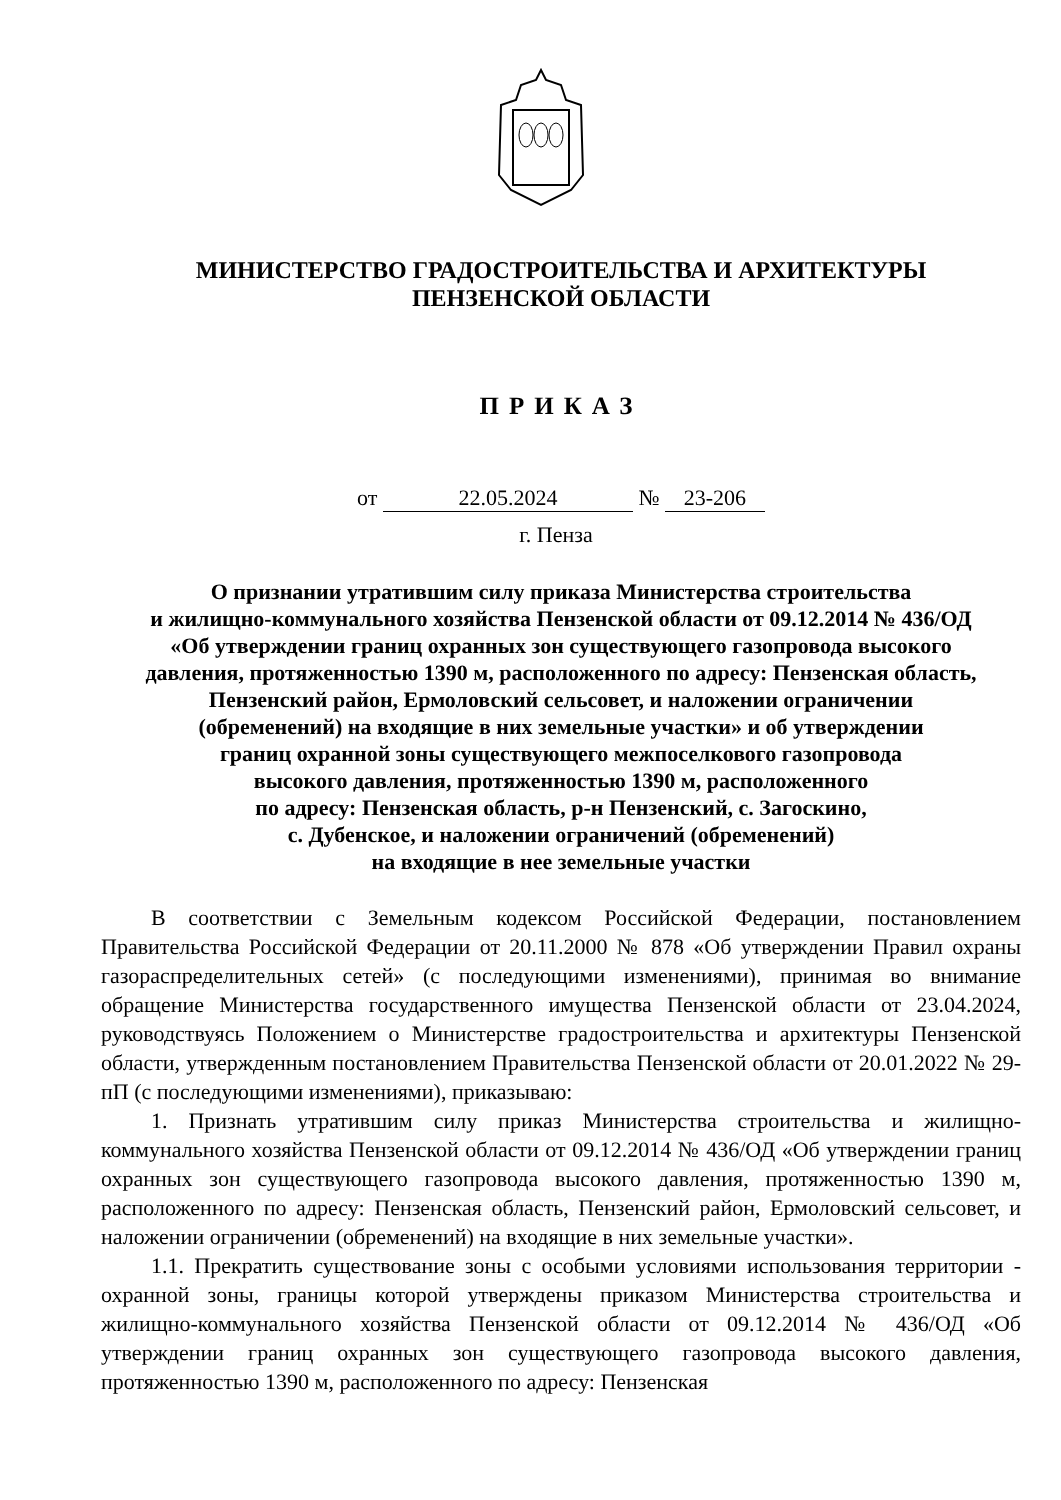МИНИСТЕРСТВО ГРАДОСТРОИТЕЛЬСТВА И АРХИТЕКТУРЫ
ПЕНЗЕНСКОЙ ОБЛАСТИ
ПРИКАЗ
от 22.05.2024 № 23-206
г. Пенза
О признании утратившим силу приказа Министерства строительства
и жилищно-коммунального хозяйства Пензенской области от 09.12.2014 № 436/ОД
«Об утверждении границ охранных зон существующего газопровода высокого
давления, протяженностью 1390 м, расположенного по адресу: Пензенская область,
Пензенский район, Ермоловский сельсовет, и наложении ограничении
(обременений) на входящие в них земельные участки» и об утверждении
границ охранной зоны существующего межпоселкового газопровода
высокого давления, протяженностью 1390 м, расположенного
по адресу: Пензенская область, р-н Пензенский, с. Загоскино,
с. Дубенское, и наложении ограничений (обременений)
на входящие в нее земельные участки
В соответствии с Земельным кодексом Российской Федерации, постановлением Правительства Российской Федерации от 20.11.2000 № 878 «Об утверждении Правил охраны газораспределительных сетей» (с последующими изменениями), принимая во внимание обращение Министерства государственного имущества Пензенской области от 23.04.2024, руководствуясь Положением о Министерстве градостроительства и архитектуры Пензенской области, утвержденным постановлением Правительства Пензенской области от 20.01.2022 № 29-пП (с последующими изменениями), приказываю:
1. Признать утратившим силу приказ Министерства строительства и жилищно-коммунального хозяйства Пензенской области от 09.12.2014 № 436/ОД «Об утверждении границ охранных зон существующего газопровода высокого давления, протяженностью 1390 м, расположенного по адресу: Пензенская область, Пензенский район, Ермоловский сельсовет, и наложении ограничении (обременений) на входящие в них земельные участки».
1.1. Прекратить существование зоны с особыми условиями использования территории - охранной зоны, границы которой утверждены приказом Министерства строительства и жилищно-коммунального хозяйства Пензенской области от 09.12.2014 № 436/ОД «Об утверждении границ охранных зон существующего газопровода высокого давления, протяженностью 1390 м, расположенного по адресу: Пензенская